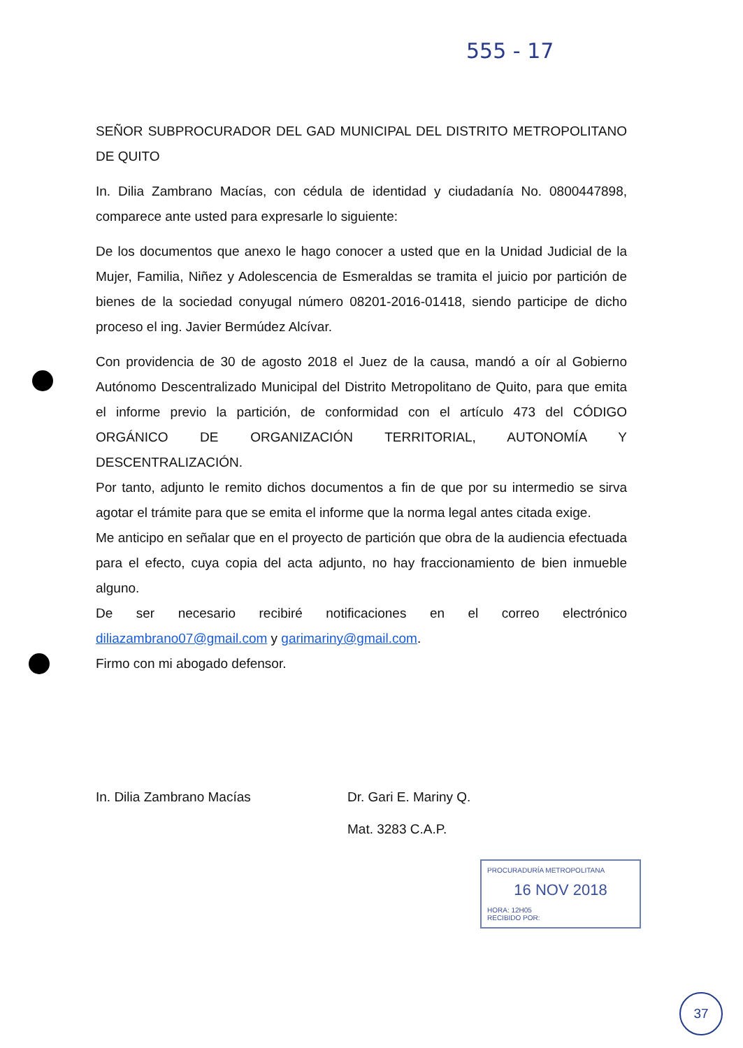555 - 17
SEÑOR SUBPROCURADOR DEL GAD MUNICIPAL DEL DISTRITO METROPOLITANO DE QUITO
In. Dilia Zambrano Macías, con cédula de identidad y ciudadanía No. 0800447898, comparece ante usted para expresarle lo siguiente:
De los documentos que anexo le hago conocer a usted que en la Unidad Judicial de la Mujer, Familia, Niñez y Adolescencia de Esmeraldas se tramita el juicio por partición de bienes de la sociedad conyugal número 08201-2016-01418, siendo participe de dicho proceso el ing. Javier Bermúdez Alcívar.
Con providencia de 30 de agosto 2018 el Juez de la causa, mandó a oír al Gobierno Autónomo Descentralizado Municipal del Distrito Metropolitano de Quito, para que emita el informe previo la partición, de conformidad con el artículo 473 del CÓDIGO ORGÁNICO DE ORGANIZACIÓN TERRITORIAL, AUTONOMÍA Y DESCENTRALIZACIÓN.
Por tanto, adjunto le remito dichos documentos a fin de que por su intermedio se sirva agotar el trámite para que se emita el informe que la norma legal antes citada exige.
Me anticipo en señalar que en el proyecto de partición que obra de la audiencia efectuada para el efecto, cuya copia del acta adjunto, no hay fraccionamiento de bien inmueble alguno.
De ser necesario recibiré notificaciones en el correo electrónico diliazambrano07@gmail.com y garimariny@gmail.com.
Firmo con mi abogado defensor.
In. Dilia Zambrano Macías Dr. Gari E. Mariny Q.
Mat. 3283 C.A.P.
PROCURADURÍA METROPOLITANA
16 NOV 2018
HORA: 12H05
RECIBIDO POR:
37